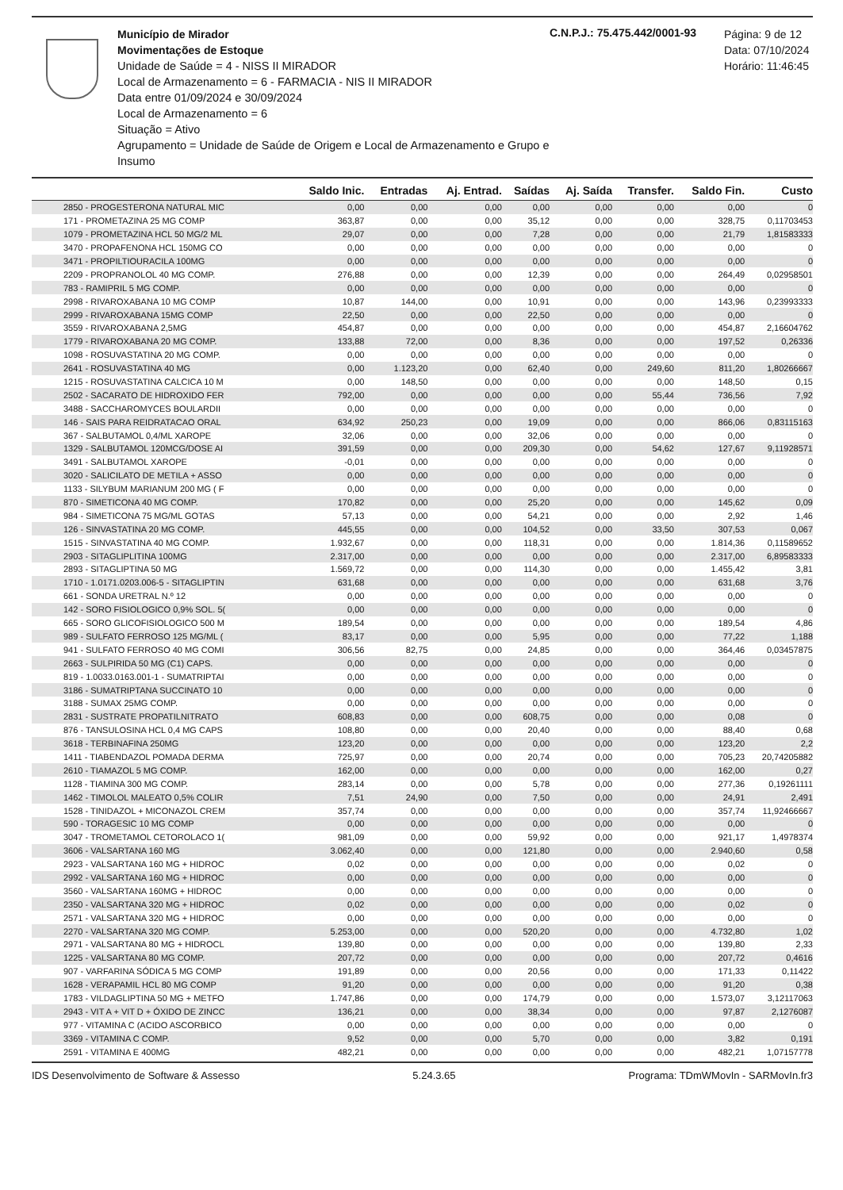Município de Mirador
Movimentações de Estoque
Unidade de Saúde = 4 - NISS II MIRADOR
Local de Armazenamento = 6 - FARMACIA - NIS II MIRADOR
Data entre 01/09/2024 e 30/09/2024
Local de Armazenamento = 6
Situação = Ativo
Agrupamento = Unidade de Saúde de Origem e Local de Armazenamento e Grupo e Insumo
C.N.P.J.: 75.475.442/0001-93
Página: 9 de 12
Data: 07/10/2024
Horário: 11:46:45
| | Saldo Inic. | Entradas | Aj. Entrad. | Saídas | Aj. Saída | Transfer. | Saldo Fin. | Custo |
| --- | --- | --- | --- | --- | --- | --- | --- | --- |
| 2850 - PROGESTERONA NATURAL MIC | 0,00 | 0,00 | 0,00 | 0,00 | 0,00 | 0,00 | 0,00 | 0 |
| 171 - PROMETAZINA 25 MG COMP | 363,87 | 0,00 | 0,00 | 35,12 | 0,00 | 0,00 | 328,75 | 0,11703453 |
| 1079 - PROMETAZINA HCL 50 MG/2 ML | 29,07 | 0,00 | 0,00 | 7,28 | 0,00 | 0,00 | 21,79 | 1,81583333 |
| 3470 - PROPAFENONA HCL 150MG CO | 0,00 | 0,00 | 0,00 | 0,00 | 0,00 | 0,00 | 0,00 | 0 |
| 3471 - PROPILTIOURACILA 100MG | 0,00 | 0,00 | 0,00 | 0,00 | 0,00 | 0,00 | 0,00 | 0 |
| 2209 - PROPRANOLOL 40 MG COMP. | 276,88 | 0,00 | 0,00 | 12,39 | 0,00 | 0,00 | 264,49 | 0,02958501 |
| 783 - RAMIPRIL 5 MG COMP. | 0,00 | 0,00 | 0,00 | 0,00 | 0,00 | 0,00 | 0,00 | 0 |
| 2998 - RIVAROXABANA 10 MG COMP | 10,87 | 144,00 | 0,00 | 10,91 | 0,00 | 0,00 | 143,96 | 0,23993333 |
| 2999 - RIVAROXABANA 15MG COMP | 22,50 | 0,00 | 0,00 | 22,50 | 0,00 | 0,00 | 0,00 | 0 |
| 3559 - RIVAROXABANA 2,5MG | 454,87 | 0,00 | 0,00 | 0,00 | 0,00 | 0,00 | 454,87 | 2,16604762 |
| 1779 - RIVAROXABANA 20 MG COMP. | 133,88 | 72,00 | 0,00 | 8,36 | 0,00 | 0,00 | 197,52 | 0,26336 |
| 1098 - ROSUVASTATINA 20 MG COMP. | 0,00 | 0,00 | 0,00 | 0,00 | 0,00 | 0,00 | 0,00 | 0 |
| 2641 - ROSUVASTATINA 40 MG | 0,00 | 1.123,20 | 0,00 | 62,40 | 0,00 | 249,60 | 811,20 | 1,80266667 |
| 1215 - ROSUVASTATINA CALCICA 10 M | 0,00 | 148,50 | 0,00 | 0,00 | 0,00 | 0,00 | 148,50 | 0,15 |
| 2502 - SACARATO DE HIDROXIDO FER | 792,00 | 0,00 | 0,00 | 0,00 | 0,00 | 55,44 | 736,56 | 7,92 |
| 3488 - SACCHAROMYCES BOULARDII | 0,00 | 0,00 | 0,00 | 0,00 | 0,00 | 0,00 | 0,00 | 0 |
| 146 - SAIS PARA REIDRATACAO ORAL | 634,92 | 250,23 | 0,00 | 19,09 | 0,00 | 0,00 | 866,06 | 0,83115163 |
| 367 - SALBUTAMOL 0,4/ML XAROPE | 32,06 | 0,00 | 0,00 | 32,06 | 0,00 | 0,00 | 0,00 | 0 |
| 1329 - SALBUTAMOL 120MCG/DOSE AI | 391,59 | 0,00 | 0,00 | 209,30 | 0,00 | 54,62 | 127,67 | 9,11928571 |
| 3491 - SALBUTAMOL XAROPE | -0,01 | 0,00 | 0,00 | 0,00 | 0,00 | 0,00 | 0,00 | 0 |
| 3020 - SALICILATO DE METILA + ASSO | 0,00 | 0,00 | 0,00 | 0,00 | 0,00 | 0,00 | 0,00 | 0 |
| 1133 - SILYBUM MARIANUM 200 MG ( F | 0,00 | 0,00 | 0,00 | 0,00 | 0,00 | 0,00 | 0,00 | 0 |
| 870 - SIMETICONA 40 MG COMP. | 170,82 | 0,00 | 0,00 | 25,20 | 0,00 | 0,00 | 145,62 | 0,09 |
| 984 - SIMETICONA 75 MG/ML GOTAS | 57,13 | 0,00 | 0,00 | 54,21 | 0,00 | 0,00 | 2,92 | 1,46 |
| 126 - SINVASTATINA 20 MG COMP. | 445,55 | 0,00 | 0,00 | 104,52 | 0,00 | 33,50 | 307,53 | 0,067 |
| 1515 - SINVASTATINA 40 MG COMP. | 1.932,67 | 0,00 | 0,00 | 118,31 | 0,00 | 0,00 | 1.814,36 | 0,11589652 |
| 2903 - SITAGLIPLITINA 100MG | 2.317,00 | 0,00 | 0,00 | 0,00 | 0,00 | 0,00 | 2.317,00 | 6,89583333 |
| 2893 - SITAGLIPTINA 50 MG | 1.569,72 | 0,00 | 0,00 | 114,30 | 0,00 | 0,00 | 1.455,42 | 3,81 |
| 1710 - 1.0171.0203.006-5 - SITAGLIPTIN | 631,68 | 0,00 | 0,00 | 0,00 | 0,00 | 0,00 | 631,68 | 3,76 |
| 661 - SONDA URETRAL N.º 12 | 0,00 | 0,00 | 0,00 | 0,00 | 0,00 | 0,00 | 0,00 | 0 |
| 142 - SORO FISIOLOGICO 0,9% SOL. 5( | 0,00 | 0,00 | 0,00 | 0,00 | 0,00 | 0,00 | 0,00 | 0 |
| 665 - SORO GLICOFISIOLOGICO 500 M | 189,54 | 0,00 | 0,00 | 0,00 | 0,00 | 0,00 | 189,54 | 4,86 |
| 989 - SULFATO FERROSO 125 MG/ML ( | 83,17 | 0,00 | 0,00 | 5,95 | 0,00 | 0,00 | 77,22 | 1,188 |
| 941 - SULFATO FERROSO 40 MG COMI | 306,56 | 82,75 | 0,00 | 24,85 | 0,00 | 0,00 | 364,46 | 0,03457875 |
| 2663 - SULPIRIDA 50 MG (C1) CAPS. | 0,00 | 0,00 | 0,00 | 0,00 | 0,00 | 0,00 | 0,00 | 0 |
| 819 - 1.0033.0163.001-1 - SUMATRIPTAI | 0,00 | 0,00 | 0,00 | 0,00 | 0,00 | 0,00 | 0,00 | 0 |
| 3186 - SUMATRIPTANA SUCCINATO 10 | 0,00 | 0,00 | 0,00 | 0,00 | 0,00 | 0,00 | 0,00 | 0 |
| 3188 - SUMAX 25MG COMP. | 0,00 | 0,00 | 0,00 | 0,00 | 0,00 | 0,00 | 0,00 | 0 |
| 2831 - SUSTRATE PROPATILNITRATO | 608,83 | 0,00 | 0,00 | 608,75 | 0,00 | 0,00 | 0,08 | 0 |
| 876 - TANSULOSINA HCL 0,4 MG CAPS | 108,80 | 0,00 | 0,00 | 20,40 | 0,00 | 0,00 | 88,40 | 0,68 |
| 3618 - TERBINAFINA 250MG | 123,20 | 0,00 | 0,00 | 0,00 | 0,00 | 0,00 | 123,20 | 2,2 |
| 1411 - TIABENDAZOL POMADA DERMA | 725,97 | 0,00 | 0,00 | 20,74 | 0,00 | 0,00 | 705,23 | 20,74205882 |
| 2610 - TIAMAZOL 5 MG COMP. | 162,00 | 0,00 | 0,00 | 0,00 | 0,00 | 0,00 | 162,00 | 0,27 |
| 1128 - TIAMINA 300 MG COMP. | 283,14 | 0,00 | 0,00 | 5,78 | 0,00 | 0,00 | 277,36 | 0,19261111 |
| 1462 - TIMOLOL MALEATO 0,5% COLIR | 7,51 | 24,90 | 0,00 | 7,50 | 0,00 | 0,00 | 24,91 | 2,491 |
| 1528 - TINIDAZOL + MICONAZOL CREM | 357,74 | 0,00 | 0,00 | 0,00 | 0,00 | 0,00 | 357,74 | 11,92466667 |
| 590 - TORAGESIC 10 MG COMP | 0,00 | 0,00 | 0,00 | 0,00 | 0,00 | 0,00 | 0,00 | 0 |
| 3047 - TROMETAMOL CETOROLACO 1( | 981,09 | 0,00 | 0,00 | 59,92 | 0,00 | 0,00 | 921,17 | 1,4978374 |
| 3606 - VALSARTANA 160 MG | 3.062,40 | 0,00 | 0,00 | 121,80 | 0,00 | 0,00 | 2.940,60 | 0,58 |
| 2923 - VALSARTANA 160 MG + HIDROC | 0,02 | 0,00 | 0,00 | 0,00 | 0,00 | 0,00 | 0,02 | 0 |
| 2992 - VALSARTANA 160 MG + HIDROC | 0,00 | 0,00 | 0,00 | 0,00 | 0,00 | 0,00 | 0,00 | 0 |
| 3560 - VALSARTANA 160MG + HIDROC | 0,00 | 0,00 | 0,00 | 0,00 | 0,00 | 0,00 | 0,00 | 0 |
| 2350 - VALSARTANA 320 MG + HIDROC | 0,02 | 0,00 | 0,00 | 0,00 | 0,00 | 0,00 | 0,02 | 0 |
| 2571 - VALSARTANA 320 MG + HIDROC | 0,00 | 0,00 | 0,00 | 0,00 | 0,00 | 0,00 | 0,00 | 0 |
| 2270 - VALSARTANA 320 MG COMP. | 5.253,00 | 0,00 | 0,00 | 520,20 | 0,00 | 0,00 | 4.732,80 | 1,02 |
| 2971 - VALSARTANA 80 MG + HIDROCL | 139,80 | 0,00 | 0,00 | 0,00 | 0,00 | 0,00 | 139,80 | 2,33 |
| 1225 - VALSARTANA 80 MG COMP. | 207,72 | 0,00 | 0,00 | 0,00 | 0,00 | 0,00 | 207,72 | 0,4616 |
| 907 - VARFARINA SÓDICA 5 MG COMP | 191,89 | 0,00 | 0,00 | 20,56 | 0,00 | 0,00 | 171,33 | 0,11422 |
| 1628 - VERAPAMIL HCL 80 MG COMP | 91,20 | 0,00 | 0,00 | 0,00 | 0,00 | 0,00 | 91,20 | 0,38 |
| 1783 - VILDAGLIPTINA 50 MG + METFO | 1.747,86 | 0,00 | 0,00 | 174,79 | 0,00 | 0,00 | 1.573,07 | 3,12117063 |
| 2943 - VIT A + VIT D + ÓXIDO DE ZINCC | 136,21 | 0,00 | 0,00 | 38,34 | 0,00 | 0,00 | 97,87 | 2,1276087 |
| 977 - VITAMINA C (ACIDO ASCORBICO | 0,00 | 0,00 | 0,00 | 0,00 | 0,00 | 0,00 | 0,00 | 0 |
| 3369 - VITAMINA C COMP. | 9,52 | 0,00 | 0,00 | 5,70 | 0,00 | 0,00 | 3,82 | 0,191 |
| 2591 - VITAMINA E 400MG | 482,21 | 0,00 | 0,00 | 0,00 | 0,00 | 0,00 | 482,21 | 1,07157778 |
IDS Desenvolvimento de Software & Assesso 5.24.3.65 Programa: TDmWMovIn - SARMovIn.fr3